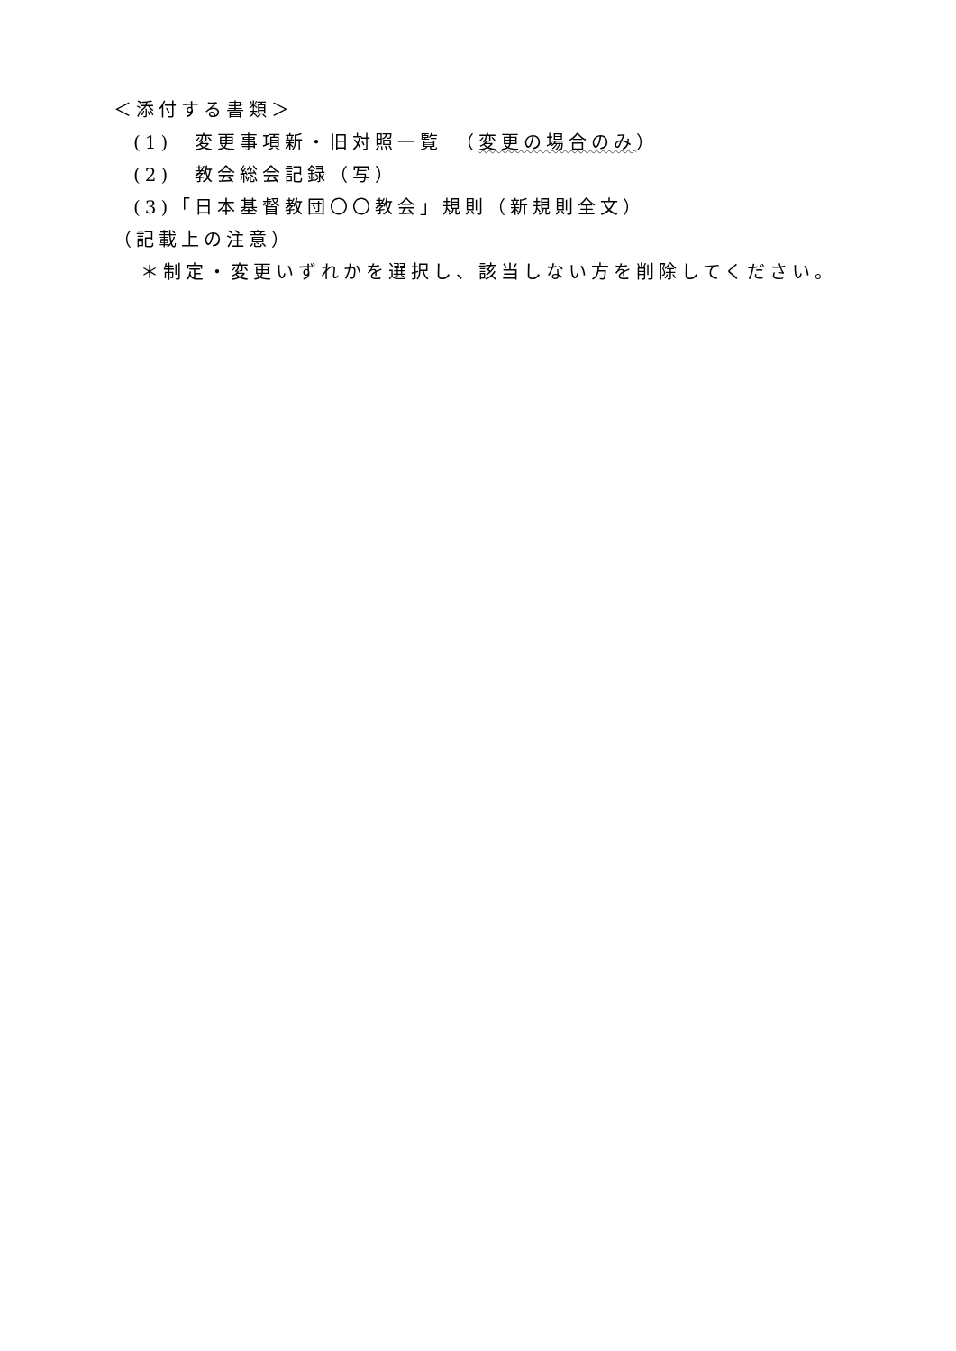＜添付する書類＞
(1)　変更事項新・旧対照一覧　（変更の場合のみ）
(2)　教会総会記録（写）
(3)「日本基督教団〇〇教会」規則（新規則全文）
（記載上の注意）
＊制定・変更いずれかを選択し、該当しない方を削除してください。